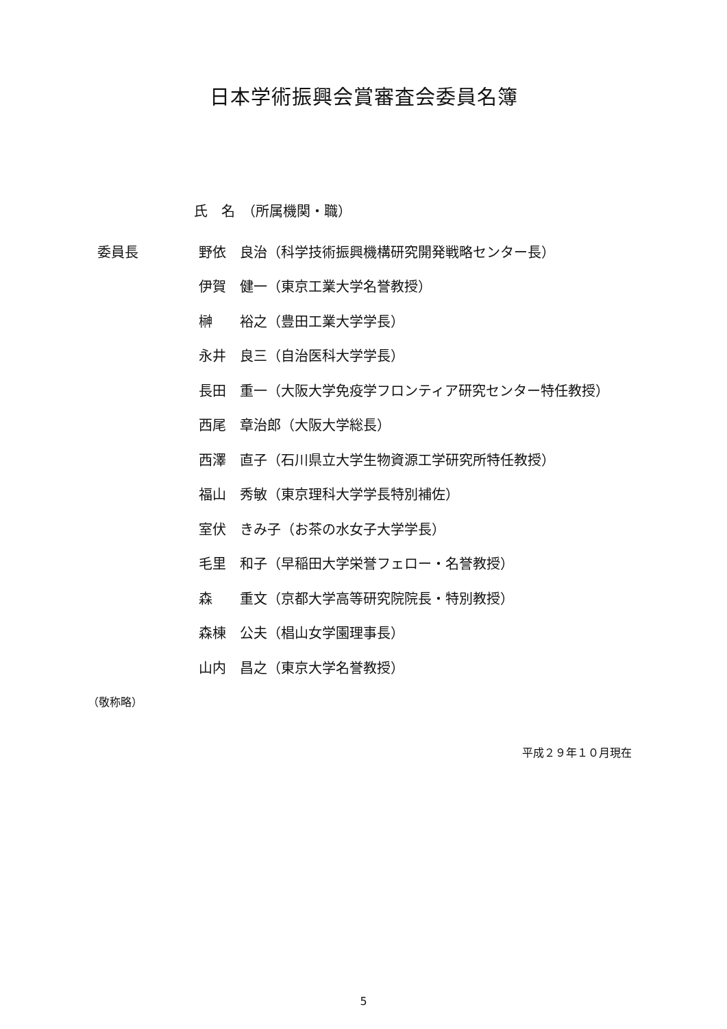日本学術振興会賞審査会委員名簿
氏　名　（所属機関・職）
| 委員長 | 野依 | 良治（科学技術振興機構研究開発戦略センター長） |
| | 伊賀 | 健一（東京工業大学名誉教授） |
| | 榊 | 裕之（豊田工業大学学長） |
| | 永井 | 良三（自治医科大学学長） |
| | 長田 | 重一（大阪大学免疫学フロンティア研究センター特任教授） |
| | 西尾 | 章治郎（大阪大学総長） |
| | 西澤 | 直子（石川県立大学生物資源工学研究所特任教授） |
| | 福山 | 秀敏（東京理科大学学長特別補佐） |
| | 室伏 | きみ子（お茶の水女子大学学長） |
| | 毛里 | 和子（早稲田大学栄誉フェロー・名誉教授） |
| | 森 | 重文（京都大学高等研究院院長・特別教授） |
| | 森棟 | 公夫（椙山女学園理事長） |
| | 山内 | 昌之（東京大学名誉教授） |
（敬称略）
平成２９年１０月現在
5